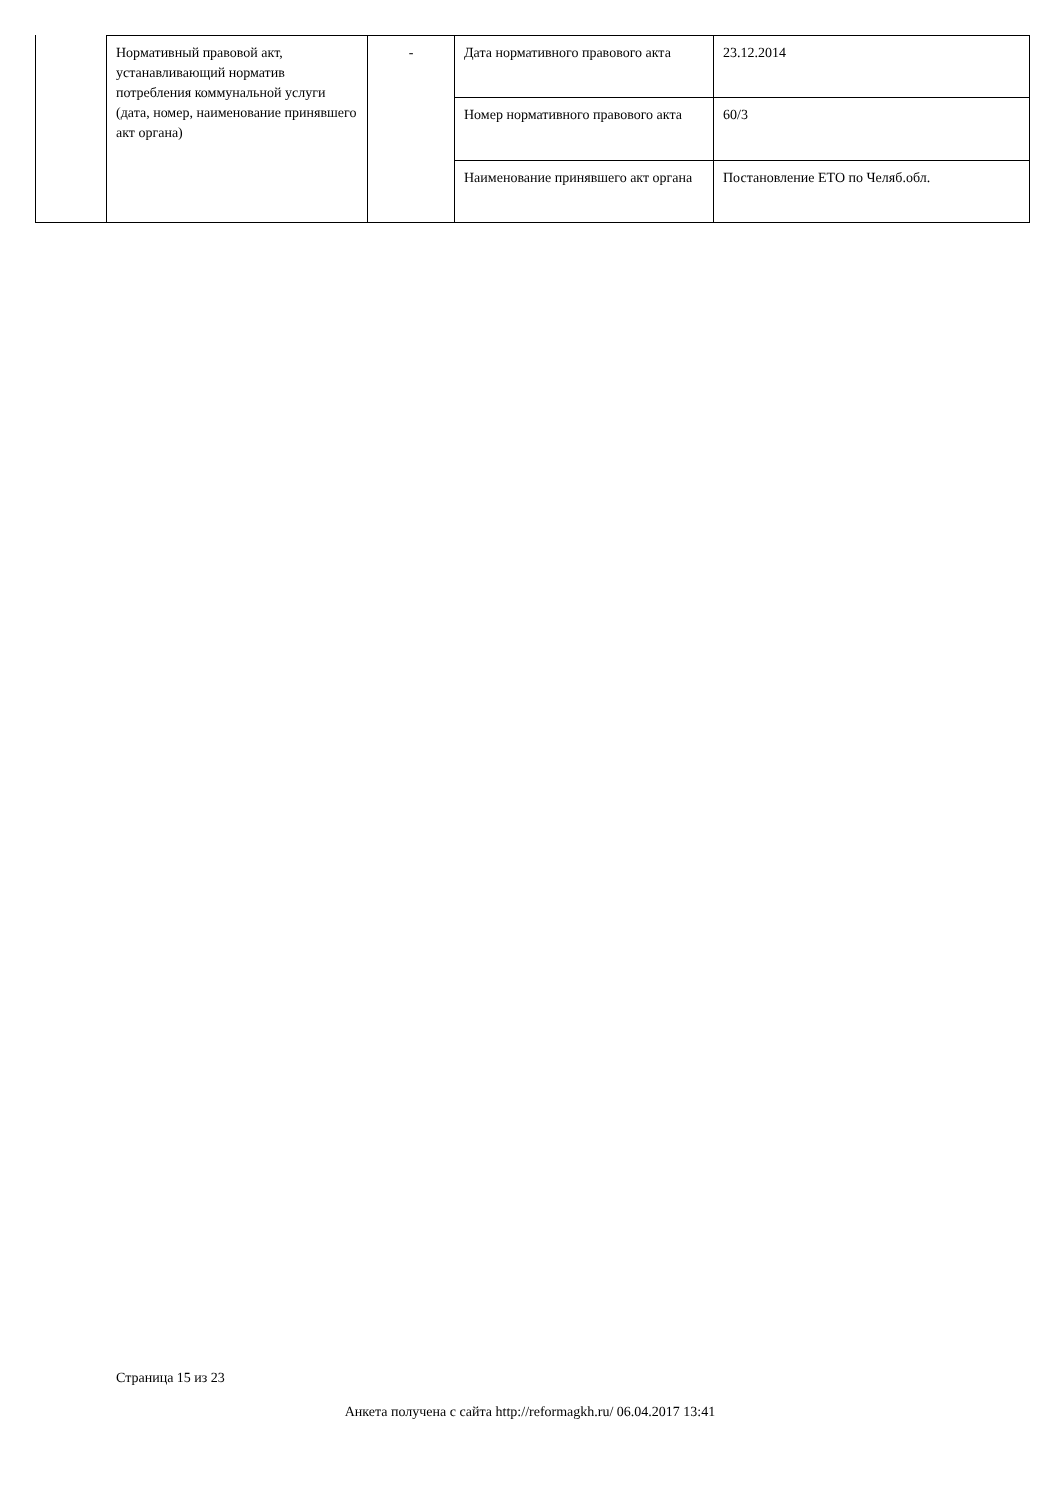| Нормативный правовой акт, устанавливающий норматив потребления коммунальной услуги (дата, номер, наименование принявшего акт органа) | - | Дата нормативного правового акта | 23.12.2014 |
| | | Номер нормативного правового акта | 60/3 |
| | | Наименование принявшего акт органа | Постановление ЕТО по Челяб.обл. |
Страница 15 из 23
Анкета получена с сайта http://reformagkh.ru/ 06.04.2017 13:41